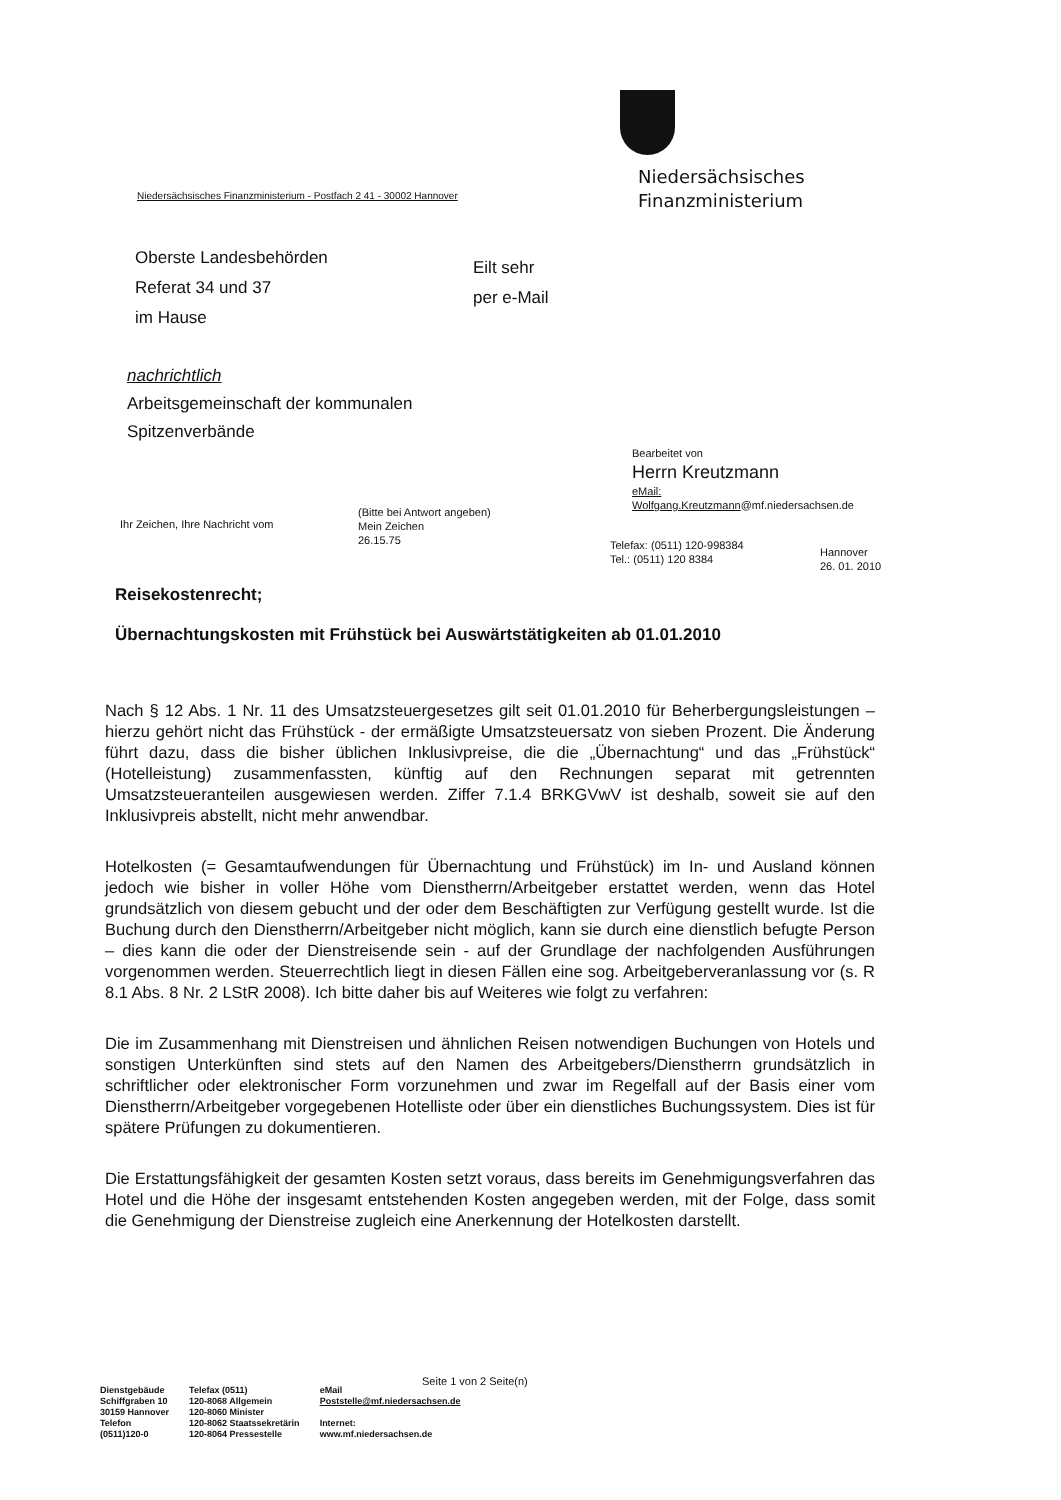Niedersächsisches
Finanzministerium
Niedersächsisches Finanzministerium - Postfach 2 41 - 30002 Hannover
Oberste Landesbehörden
Referat 34 und 37
im Hause
Eilt sehr
per e-Mail
nachrichtlich
Arbeitsgemeinschaft der kommunalen
Spitzenverbände
Bearbeitet von
Herrn Kreutzmann
eMail:
Wolfgang.Kreutzmann@mf.niedersachsen.de
Ihr Zeichen, Ihre Nachricht vom
(Bitte bei Antwort angeben)
Mein Zeichen
26.15.75
Telefax: (0511) 120-998384
Tel.: (0511) 120 8384
Hannover
26. 01. 2010
Reisekostenrecht;
Übernachtungskosten mit Frühstück bei Auswärtstätigkeiten ab 01.01.2010
Nach § 12 Abs. 1 Nr. 11 des Umsatzsteuergesetzes gilt seit 01.01.2010 für Beherbergungsleistungen – hierzu gehört nicht das Frühstück - der ermäßigte Umsatzsteuersatz von sieben Prozent. Die Änderung führt dazu, dass die bisher üblichen Inklusivpreise, die die „Übernachtung“ und das „Frühstück“ (Hotelleistung) zusammenfassten, künftig auf den Rechnungen separat mit getrennten Umsatzsteueranteilen ausgewiesen werden. Ziffer 7.1.4 BRKGVwV ist deshalb, soweit sie auf den Inklusivpreis abstellt, nicht mehr anwendbar.
Hotelkosten (= Gesamtaufwendungen für Übernachtung und Frühstück) im In- und Ausland können jedoch wie bisher in voller Höhe vom Dienstherrn/Arbeitgeber erstattet werden, wenn das Hotel grundsätzlich von diesem gebucht und der oder dem Beschäftigten zur Verfügung gestellt wurde. Ist die Buchung durch den Dienstherrn/Arbeitgeber nicht möglich, kann sie durch eine dienstlich befugte Person – dies kann die oder der Dienstreisende sein - auf der Grundlage der nachfolgenden Ausführungen vorgenommen werden. Steuerrechtlich liegt in diesen Fällen eine sog. Arbeitgeberveranlassung vor (s. R 8.1 Abs. 8 Nr. 2 LStR 2008). Ich bitte daher bis auf Weiteres wie folgt zu verfahren:
Die im Zusammenhang mit Dienstreisen und ähnlichen Reisen notwendigen Buchungen von Hotels und sonstigen Unterkünften sind stets auf den Namen des Arbeitgebers/Dienstherrn grundsätzlich in schriftlicher oder elektronischer Form vorzunehmen und zwar im Regelfall auf der Basis einer vom Dienstherrn/Arbeitgeber vorgegebenen Hotelliste oder über ein dienstliches Buchungssystem. Dies ist für spätere Prüfungen zu dokumentieren.
Die Erstattungsfähigkeit der gesamten Kosten setzt voraus, dass bereits im Genehmigungsverfahren das Hotel und die Höhe der insgesamt entstehenden Kosten angegeben werden, mit der Folge, dass somit die Genehmigung der Dienstreise zugleich eine Anerkennung der Hotelkosten darstellt.
Seite 1 von 2 Seite(n)
Dienstgebäude
Schiffgraben 10
30159 Hannover
Telefon
(0511)120-0
Telefax (0511)
120-8068 Allgemein
120-8060 Minister
120-8062 Staatssekretärin
120-8064 Pressestelle
eMail
Poststelle@mf.niedersachsen.de
Internet:
www.mf.niedersachsen.de